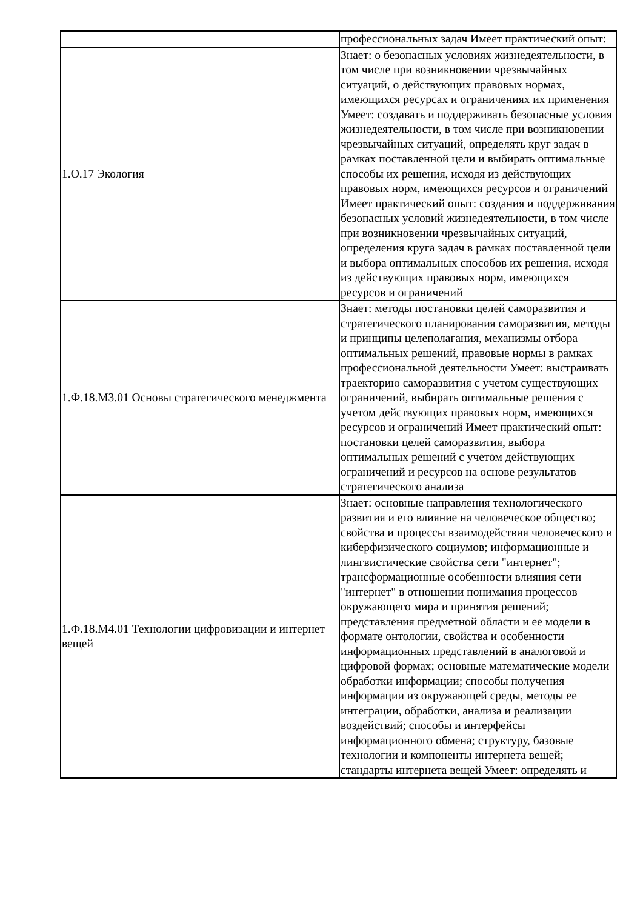| | профессиональных задач Имеет практический опыт: |
| 1.О.17 Экология | Знает: о безопасных условиях жизнедеятельности, в том числе при возникновении чрезвычайных ситуаций, о действующих правовых нормах, имеющихся ресурсах и ограничениях их применения Умеет: создавать и поддерживать безопасные условия жизнедеятельности, в том числе при возникновении чрезвычайных ситуаций, определять круг задач в рамках поставленной цели и выбирать оптимальные способы их решения, исходя из действующих правовых норм, имеющихся ресурсов и ограничений Имеет практический опыт: создания и поддерживания безопасных условий жизнедеятельности, в том числе при возникновении чрезвычайных ситуаций, определения круга задач в рамках поставленной цели и выбора оптимальных способов их решения, исходя из действующих правовых норм, имеющихся ресурсов и ограничений |
| 1.Ф.18.М3.01 Основы стратегического менеджмента | Знает: методы постановки целей саморазвития и стратегического планирования саморазвития, методы и принципы целеполагания, механизмы отбора оптимальных решений, правовые нормы в рамках профессиональной деятельности Умеет: выстраивать траекторию саморазвития с учетом существующих ограничений, выбирать оптимальные решения с учетом действующих правовых норм, имеющихся ресурсов и ограничений Имеет практический опыт: постановки целей саморазвития, выбора оптимальных решений с учетом действующих ограничений и ресурсов на основе результатов стратегического анализа |
| 1.Ф.18.М4.01 Технологии цифровизации и интернет вещей | Знает: основные направления технологического развития и его влияние на человеческое общество; свойства и процессы взаимодействия человеческого и киберфизического социумов; информационные и лингвистические свойства сети "интернет"; трансформационные особенности влияния сети "интернет" в отношении понимания процессов окружающего мира и принятия решений; представления предметной области и ее модели в формате онтологии, свойства и особенности информационных представлений в аналоговой и цифровой формах; основные математические модели обработки информации; способы получения информации из окружающей среды, методы ее интеграции, обработки, анализа и реализации воздействий; способы и интерфейсы информационного обмена; структуру, базовые технологии и компоненты интернета вещей; стандарты интернета вещей Умеет: определять и |